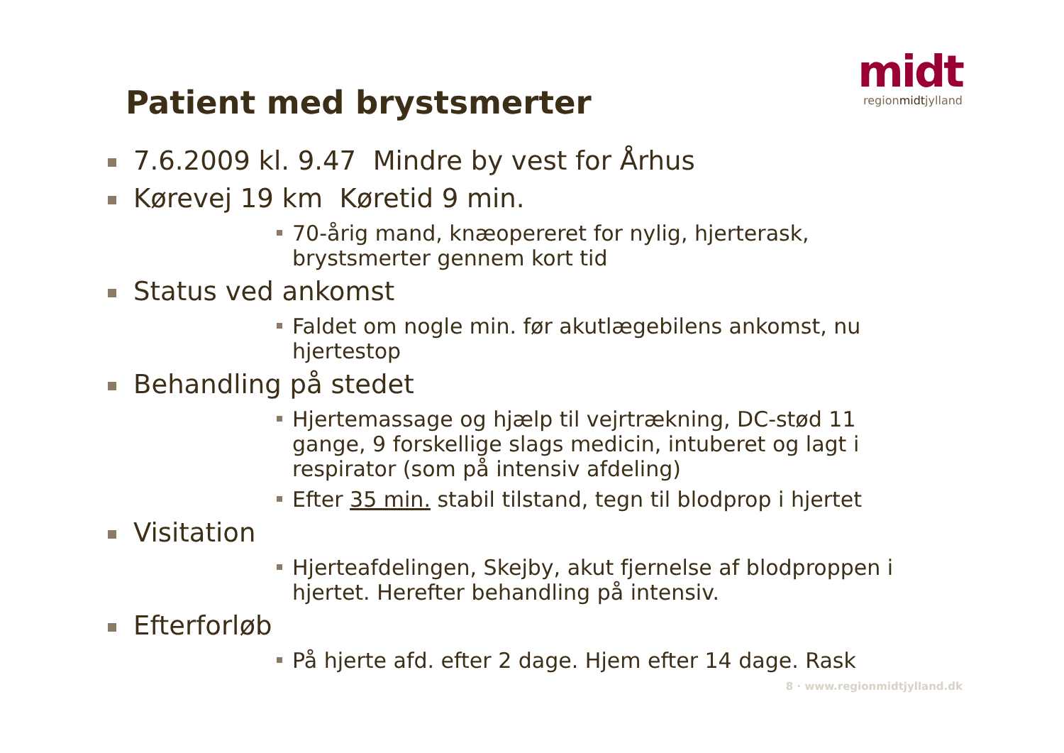midt
regionmidtjylland
Patient med brystsmerter
7.6.2009 kl. 9.47 Mindre by vest for Århus
Kørevej 19 km Køretid 9 min.
70-årig mand, knæopereret for nylig, hjerterask, brystsmerter gennem kort tid
Status ved ankomst
Faldet om nogle min. før akutlægebilens ankomst, nu hjertestop
Behandling på stedet
Hjertemassage og hjælp til vejrtrækning, DC-stød 11 gange, 9 forskellige slags medicin, intuberet og lagt i respirator (som på intensiv afdeling)
Efter 35 min. stabil tilstand, tegn til blodprop i hjertet
Visitation
Hjerteafdelingen, Skejby, akut fjernelse af blodproppen i hjertet. Herefter behandling på intensiv.
Efterforløb
På hjerte afd. efter 2 dage. Hjem efter 14 dage. Rask
8 · www.regionmidtjylland.dk